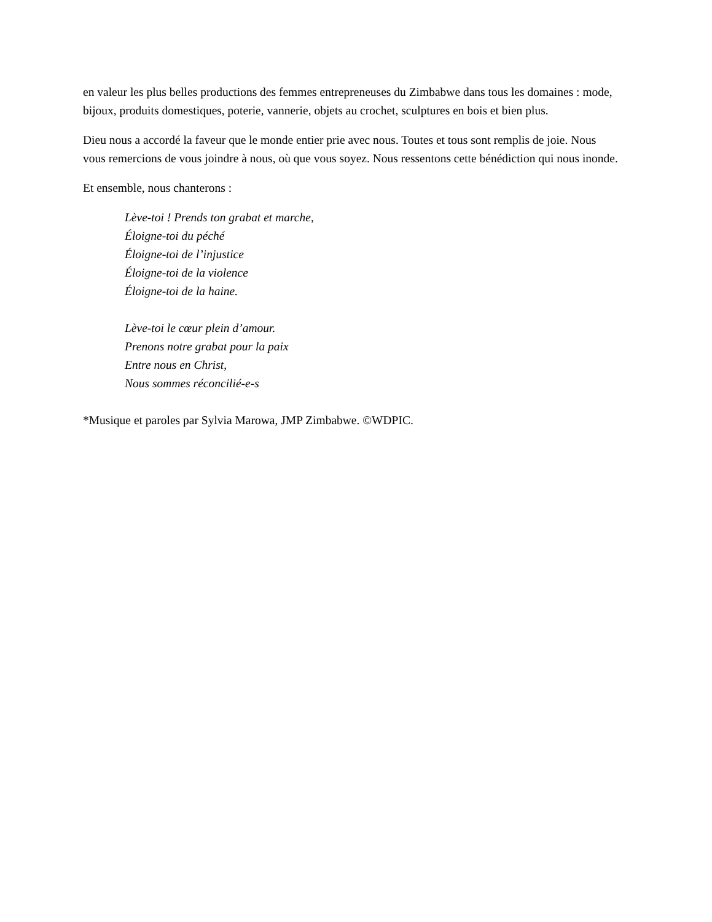en valeur les plus belles productions des femmes entrepreneuses du Zimbabwe dans tous les domaines : mode, bijoux, produits domestiques, poterie, vannerie, objets au crochet, sculptures en bois et bien plus.
Dieu nous a accordé la faveur que le monde entier prie avec nous. Toutes et tous sont remplis de joie. Nous vous remercions de vous joindre à nous, où que vous soyez. Nous ressentons cette bénédiction qui nous inonde.
Et ensemble, nous chanterons :
Lève-toi ! Prends ton grabat et marche,
Éloigne-toi du péché
Éloigne-toi de l’injustice
Éloigne-toi de la violence
Éloigne-toi de la haine.
Lève-toi le cœur plein d’amour.
Prenons notre grabat pour la paix
Entre nous en Christ,
Nous sommes réconcilié-e-s
*Musique et paroles par Sylvia Marowa, JMP Zimbabwe. ©WDPIC.